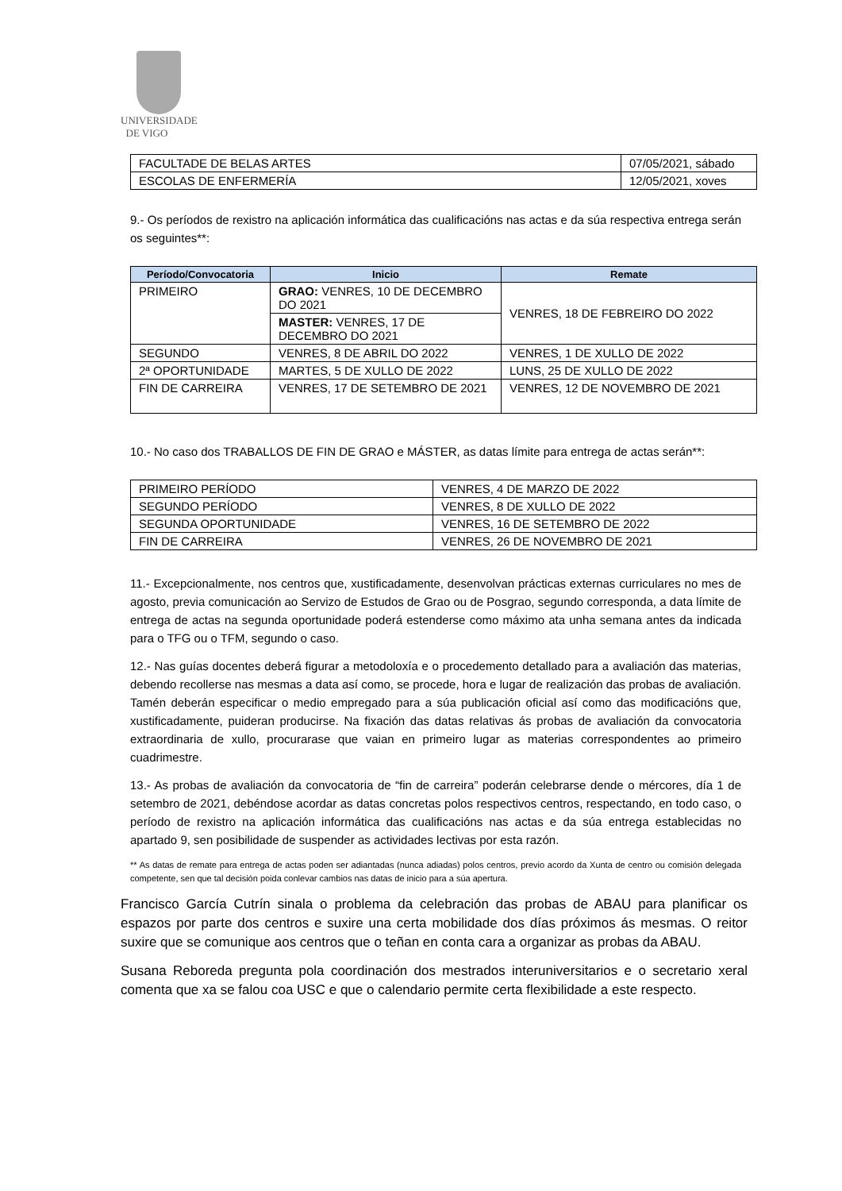UNIVERSIDADE
DE VIGO
| FACULTADE DE BELAS ARTES | 07/05/2021, sábado |
| ESCOLAS DE ENFERMERÍA | 12/05/2021, xoves |
9.- Os períodos de rexistro na aplicación informática das cualificacións nas actas e da súa respectiva entrega serán os seguintes**:
| Período/Convocatoria | Inicio | Remate |
| --- | --- | --- |
| PRIMEIRO | GRAO: VENRES, 10 DE DECEMBRO DO 2021 | VENRES, 18 DE FEBREIRO DO 2022 |
| | MASTER: VENRES, 17 DE DECEMBRO DO 2021 | |
| SEGUNDO | VENRES, 8 DE ABRIL DO 2022 | VENRES, 1 DE XULLO DE 2022 |
| 2ª OPORTUNIDADE | MARTES, 5 DE XULLO DE 2022 | LUNS, 25 DE XULLO DE 2022 |
| FIN DE CARREIRA | VENRES, 17 DE SETEMBRO DE 2021 | VENRES, 12 DE NOVEMBRO DE 2021 |
10.- No caso dos TRABALLOS DE FIN DE GRAO e MÁSTER, as datas límite para entrega de actas serán**:
| PRIMEIRO PERÍODO | VENRES, 4 DE MARZO DE 2022 |
| SEGUNDO PERÍODO | VENRES, 8 DE XULLO DE 2022 |
| SEGUNDA OPORTUNIDADE | VENRES, 16 DE SETEMBRO DE 2022 |
| FIN DE CARREIRA | VENRES, 26 DE NOVEMBRO DE 2021 |
11.- Excepcionalmente, nos centros que, xustificadamente, desenvolvan prácticas externas curriculares no mes de agosto, previa comunicación ao Servizo de Estudos de Grao ou de Posgrao, segundo corresponda, a data límite de entrega de actas na segunda oportunidade poderá estenderse como máximo ata unha semana antes da indicada para o TFG ou o TFM, segundo o caso.
12.- Nas guías docentes deberá figurar a metodoloxía e o procedemento detallado para a avaliación das materias, debendo recollerse nas mesmas a data así como, se procede, hora e lugar de realización das probas de avaliación. Tamén deberán especificar o medio empregado para a súa publicación oficial así como das modificacións que, xustificadamente, puideran producirse. Na fixación das datas relativas ás probas de avaliación da convocatoria extraordinaria de xullo, procurarase que vaian en primeiro lugar as materias correspondentes ao primeiro cuadrimestre.
13.- As probas de avaliación da convocatoria de “fin de carreira” poderán celebrarse dende o mércores, día 1 de setembro de 2021, debéndose acordar as datas concretas polos respectivos centros, respectando, en todo caso, o período de rexistro na aplicación informática das cualificacións nas actas e da súa entrega establecidas no apartado 9, sen posibilidade de suspender as actividades lectivas por esta razón.
** As datas de remate para entrega de actas poden ser adiantadas (nunca adiadas) polos centros, previo acordo da Xunta de centro ou comisión delegada competente, sen que tal decisión poida conlevar cambios nas datas de inicio para a súa apertura.
Francisco García Cutrín sinala o problema da celebración das probas de ABAU para planificar os espazos por parte dos centros e suxire una certa mobilidade dos días próximos ás mesmas. O reitor suxire que se comunique aos centros que o teñan en conta cara a organizar as probas da ABAU.
Susana Reboreda pregunta pola coordinación dos mestrados interuniversitarios e o secretario xeral comenta que xa se falou coa USC e que o calendario permite certa flexibilidade a este respecto.